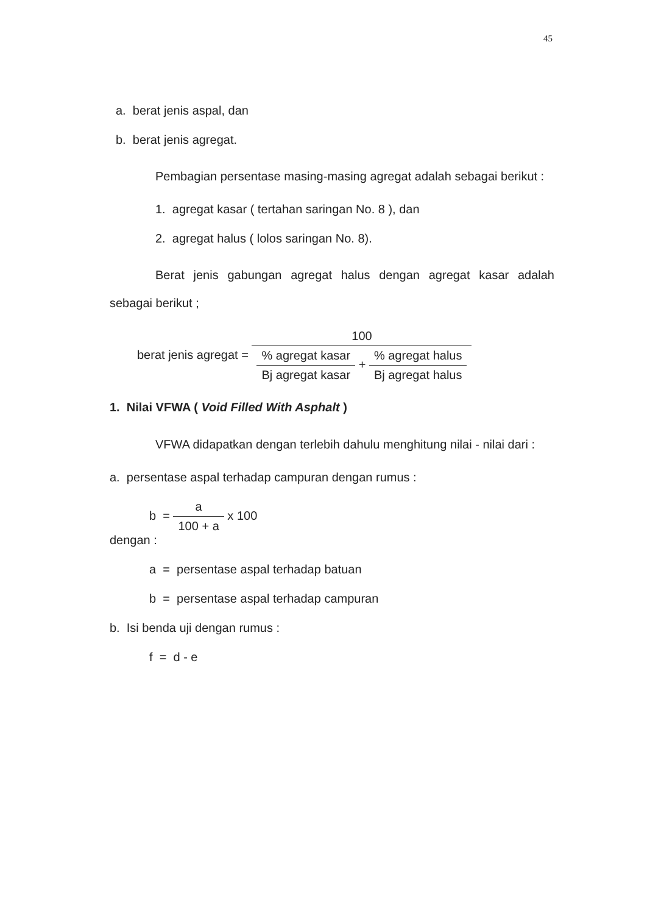45
a. berat jenis aspal, dan
b. berat jenis agregat.
Pembagian persentase masing-masing agregat adalah sebagai berikut :
1. agregat kasar ( tertahan saringan No. 8 ), dan
2. agregat halus ( lolos saringan No. 8).
Berat jenis gabungan agregat halus dengan agregat kasar adalah sebagai berikut ;
berat jenis agregat =
100
% agregat kasar
Bj agregat kasar
+
% agregat halus
Bj agregat halus
1. Nilai VFWA ( Void Filled With Asphalt )
VFWA didapatkan dengan terlebih dahulu menghitung nilai - nilai dari :
a. persentase aspal terhadap campuran dengan rumus :
b =
a
100 + a
x 100
dengan :
a = persentase aspal terhadap batuan
b = persentase aspal terhadap campuran
b. Isi benda uji dengan rumus :
f = d - e